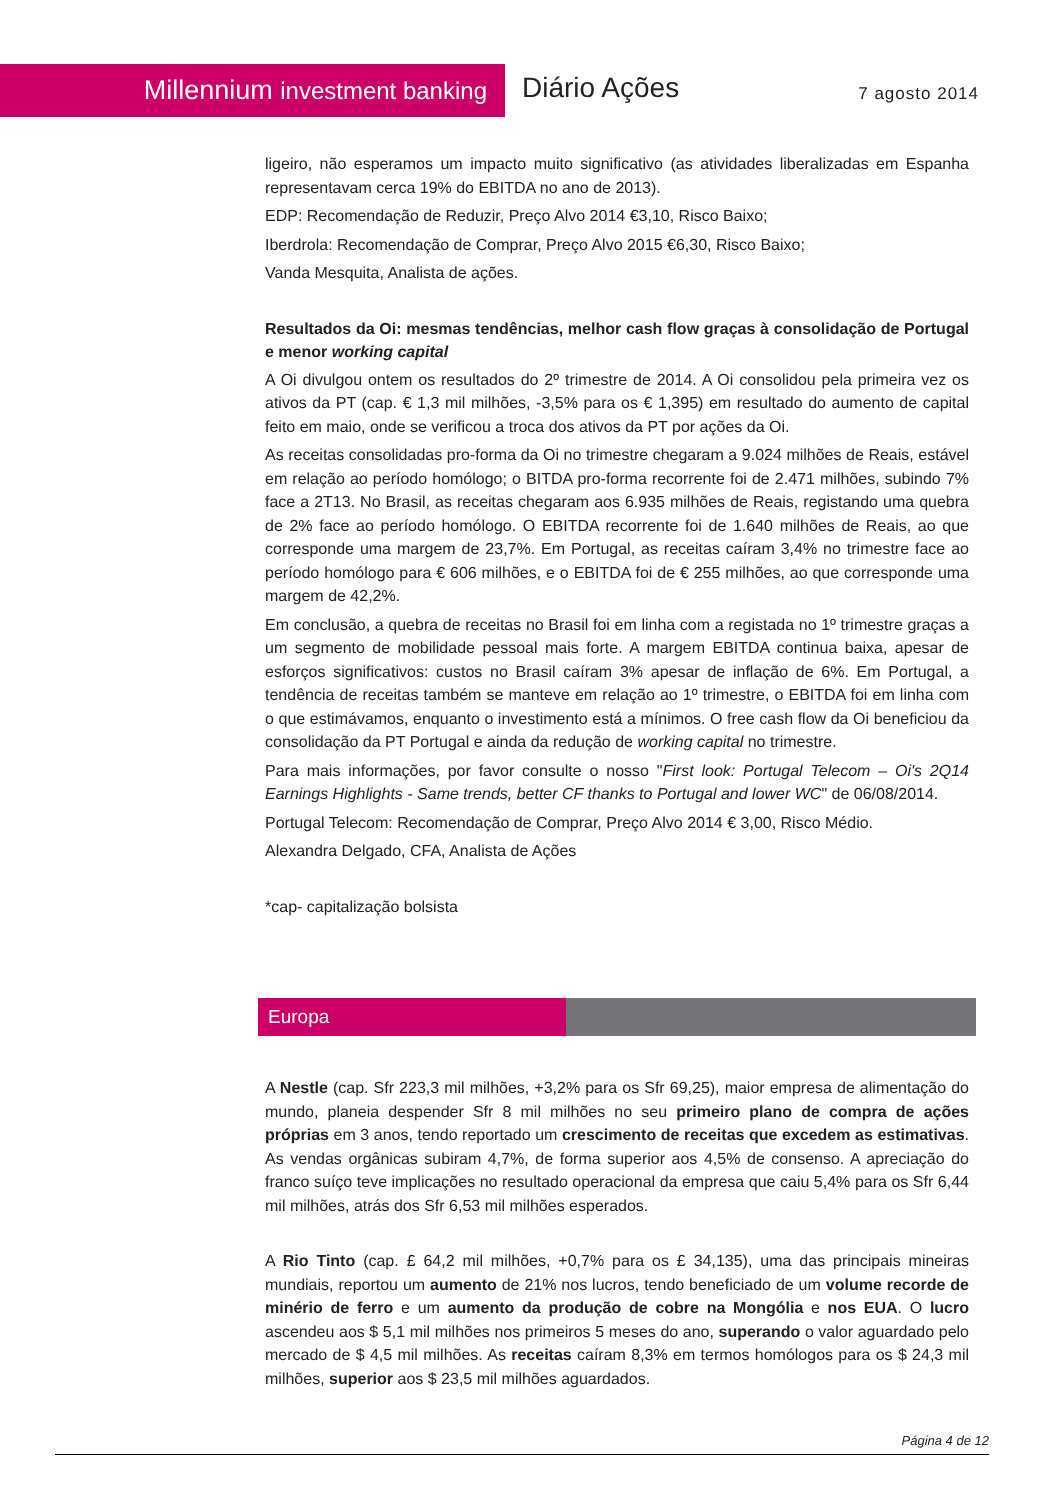Millennium investment banking Diário Ações 7 agosto 2014
ligeiro, não esperamos um impacto muito significativo (as atividades liberalizadas em Espanha representavam cerca 19% do EBITDA no ano de 2013).
EDP: Recomendação de Reduzir, Preço Alvo 2014 €3,10, Risco Baixo;
Iberdrola: Recomendação de Comprar, Preço Alvo 2015 €6,30, Risco Baixo;
Vanda Mesquita, Analista de ações.
Resultados da Oi: mesmas tendências, melhor cash flow graças à consolidação de Portugal e menor working capital
A Oi divulgou ontem os resultados do 2º trimestre de 2014. A Oi consolidou pela primeira vez os ativos da PT (cap. € 1,3 mil milhões, -3,5% para os € 1,395) em resultado do aumento de capital feito em maio, onde se verificou a troca dos ativos da PT por ações da Oi.
As receitas consolidadas pro-forma da Oi no trimestre chegaram a 9.024 milhões de Reais, estável em relação ao período homólogo; o BITDA pro-forma recorrente foi de 2.471 milhões, subindo 7% face a 2T13. No Brasil, as receitas chegaram aos 6.935 milhões de Reais, registando uma quebra de 2% face ao período homólogo. O EBITDA recorrente foi de 1.640 milhões de Reais, ao que corresponde uma margem de 23,7%. Em Portugal, as receitas caíram 3,4% no trimestre face ao período homólogo para € 606 milhões, e o EBITDA foi de € 255 milhões, ao que corresponde uma margem de 42,2%.
Em conclusão, a quebra de receitas no Brasil foi em linha com a registada no 1º trimestre graças a um segmento de mobilidade pessoal mais forte. A margem EBITDA continua baixa, apesar de esforços significativos: custos no Brasil caíram 3% apesar de inflação de 6%. Em Portugal, a tendência de receitas também se manteve em relação ao 1º trimestre, o EBITDA foi em linha com o que estimávamos, enquanto o investimento está a mínimos. O free cash flow da Oi beneficiou da consolidação da PT Portugal e ainda da redução de working capital no trimestre.
Para mais informações, por favor consulte o nosso "First look: Portugal Telecom – Oi's 2Q14 Earnings Highlights - Same trends, better CF thanks to Portugal and lower WC" de 06/08/2014.
Portugal Telecom: Recomendação de Comprar, Preço Alvo 2014 € 3,00, Risco Médio.
Alexandra Delgado, CFA, Analista de Ações
*cap- capitalização bolsista
Europa
A Nestle (cap. Sfr 223,3 mil milhões, +3,2% para os Sfr 69,25), maior empresa de alimentação do mundo, planeia despender Sfr 8 mil milhões no seu primeiro plano de compra de ações próprias em 3 anos, tendo reportado um crescimento de receitas que excedem as estimativas. As vendas orgânicas subiram 4,7%, de forma superior aos 4,5% de consenso. A apreciação do franco suíço teve implicações no resultado operacional da empresa que caiu 5,4% para os Sfr 6,44 mil milhões, atrás dos Sfr 6,53 mil milhões esperados.
A Rio Tinto (cap. £ 64,2 mil milhões, +0,7% para os £ 34,135), uma das principais mineiras mundiais, reportou um aumento de 21% nos lucros, tendo beneficiado de um volume recorde de minério de ferro e um aumento da produção de cobre na Mongólia e nos EUA. O lucro ascendeu aos $ 5,1 mil milhões nos primeiros 5 meses do ano, superando o valor aguardado pelo mercado de $ 4,5 mil milhões. As receitas caíram 8,3% em termos homólogos para os $ 24,3 mil milhões, superior aos $ 23,5 mil milhões aguardados.
Página 4 de 12